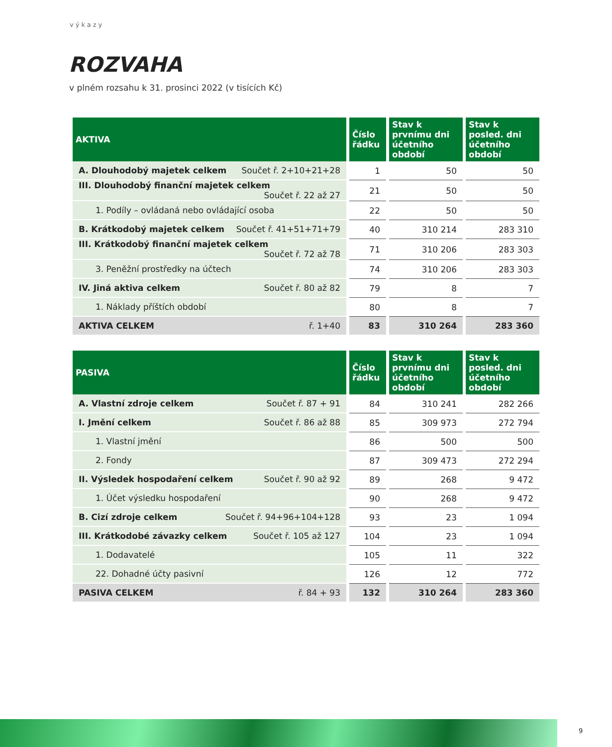výkazy
ROZVAHA
v plném rozsahu k 31. prosinci 2022 (v tisících Kč)
| AKTIVA | Číslo řádku | Stav k prvnímu dni účetního období | Stav k posled. dni účetního období |
| --- | --- | --- | --- |
| A. Dlouhodobý majetek celkem Součet ř. 2+10+21+28 | 1 | 50 | 50 |
| III. Dlouhodobý finanční majetek celkem Součet ř. 22 až 27 | 21 | 50 | 50 |
| 1. Podíly – ovládaná nebo ovládající osoba | 22 | 50 | 50 |
| B. Krátkodobý majetek celkem Součet ř. 41+51+71+79 | 40 | 310 214 | 283 310 |
| III. Krátkodobý finanční majetek celkem Součet ř. 72 až 78 | 71 | 310 206 | 283 303 |
| 3. Peněžní prostředky na účtech | 74 | 310 206 | 283 303 |
| IV. Jiná aktiva celkem Součet ř. 80 až 82 | 79 | 8 | 7 |
| 1. Náklady příštích období | 80 | 8 | 7 |
| AKTIVA CELKEM ř. 1+40 | 83 | 310 264 | 283 360 |
| PASIVA | Číslo řádku | Stav k prvnímu dni účetního období | Stav k posled. dni účetního období |
| --- | --- | --- | --- |
| A. Vlastní zdroje celkem Součet ř. 87 + 91 | 84 | 310 241 | 282 266 |
| I. Jmění celkem Součet ř. 86 až 88 | 85 | 309 973 | 272 794 |
| 1. Vlastní jmění | 86 | 500 | 500 |
| 2. Fondy | 87 | 309 473 | 272 294 |
| II. Výsledek hospodaření celkem Součet ř. 90 až 92 | 89 | 268 | 9 472 |
| 1. Účet výsledku hospodaření | 90 | 268 | 9 472 |
| B. Cizí zdroje celkem Součet ř. 94+96+104+128 | 93 | 23 | 1 094 |
| III. Krátkodobé závazky celkem Součet ř. 105 až 127 | 104 | 23 | 1 094 |
| 1. Dodavatelé | 105 | 11 | 322 |
| 22. Dohadné účty pasivní | 126 | 12 | 772 |
| PASIVA CELKEM ř. 84 + 93 | 132 | 310 264 | 283 360 |
9